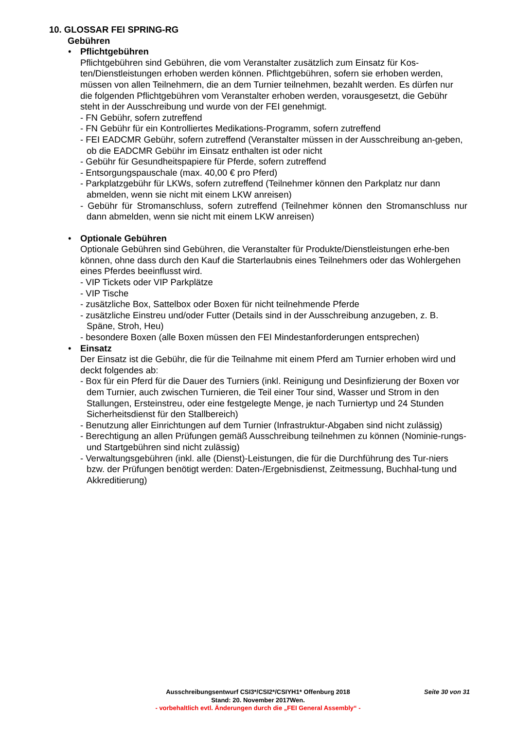10. GLOSSAR FEI SPRING-RG
Gebühren
•
Pflichtgebühren
Pflichtgebühren sind Gebühren, die vom Veranstalter zusätzlich zum Einsatz für Kos-ten/Dienstleistungen erhoben werden können. Pflichtgebühren, sofern sie erhoben werden, müssen von allen Teilnehmern, die an dem Turnier teilnehmen, bezahlt werden. Es dürfen nur die folgenden Pflichtgebühren vom Veranstalter erhoben werden, vorausgesetzt, die Gebühr steht in der Ausschreibung und wurde von der FEI genehmigt.
- FN Gebühr, sofern zutreffend
- FN Gebühr für ein Kontrolliertes Medikations-Programm, sofern zutreffend
- FEI EADCMR Gebühr, sofern zutreffend (Veranstalter müssen in der Ausschreibung an-geben, ob die EADCMR Gebühr im Einsatz enthalten ist oder nicht
- Gebühr für Gesundheitspapiere für Pferde, sofern zutreffend
- Entsorgungspauschale (max. 40,00 € pro Pferd)
- Parkplatzgebühr für LKWs, sofern zutreffend (Teilnehmer können den Parkplatz nur dann abmelden, wenn sie nicht mit einem LKW anreisen)
- Gebühr für Stromanschluss, sofern zutreffend (Teilnehmer können den Stromanschluss nur dann abmelden, wenn sie nicht mit einem LKW anreisen)
•
Optionale Gebühren
Optionale Gebühren sind Gebühren, die Veranstalter für Produkte/Dienstleistungen erhe-ben können, ohne dass durch den Kauf die Starterlaubnis eines Teilnehmers oder das Wohlergehen eines Pferdes beeinflusst wird.
- VIP Tickets oder VIP Parkplätze
- VIP Tische
- zusätzliche Box, Sattelbox oder Boxen für nicht teilnehmende Pferde
- zusätzliche Einstreu und/oder Futter (Details sind in der Ausschreibung anzugeben, z. B. Späne, Stroh, Heu)
- besondere Boxen (alle Boxen müssen den FEI Mindestanforderungen entsprechen)
•
Einsatz
Der Einsatz ist die Gebühr, die für die Teilnahme mit einem Pferd am Turnier erhoben wird und deckt folgendes ab:
- Box für ein Pferd für die Dauer des Turniers (inkl. Reinigung und Desinfizierung der Boxen vor dem Turnier, auch zwischen Turnieren, die Teil einer Tour sind, Wasser und Strom in den Stallungen, Ersteinstreu, oder eine festgelegte Menge, je nach Turniertyp und 24 Stunden Sicherheitsdienst für den Stallbereich)
- Benutzung aller Einrichtungen auf dem Turnier (Infrastruktur-Abgaben sind nicht zulässig)
- Berechtigung an allen Prüfungen gemäß Ausschreibung teilnehmen zu können (Nominie-rungs- und Startgebühren sind nicht zulässig)
- Verwaltungsgebühren (inkl. alle (Dienst)-Leistungen, die für die Durchführung des Tur-niers bzw. der Prüfungen benötigt werden: Daten-/Ergebnisdienst, Zeitmessung, Buchhal-tung und Akkreditierung)
Ausschreibungsentwurf CSI3*/CSI2*/CSIYH1* Offenburg 2018
Seite 30 von 31
Stand: 20. November 2017Wen.
- vorbehaltlich evtl. Änderungen durch die „FEI General Assembly“ -